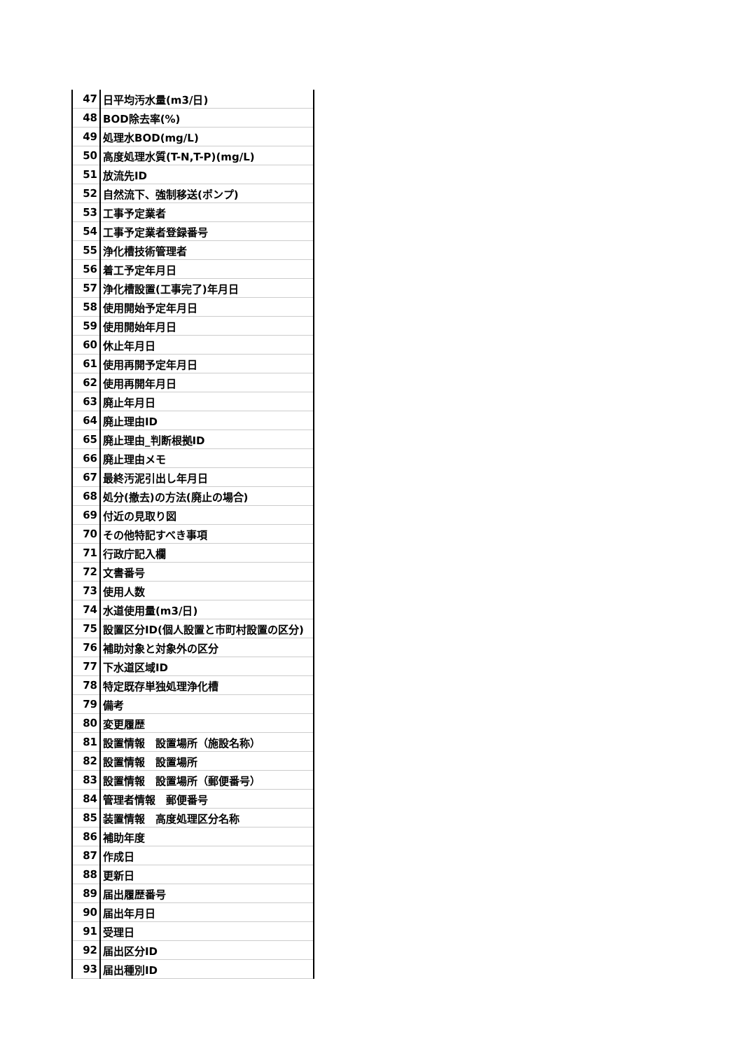| 47 | 日平均汚水量(m3/日) |
| 48 | BOD除去率(%) |
| 49 | 処理水BOD(mg/L) |
| 50 | 高度処理水質(T-N,T-P)(mg/L) |
| 51 | 放流先ID |
| 52 | 自然流下、強制移送(ポンプ) |
| 53 | 工事予定業者 |
| 54 | 工事予定業者登録番号 |
| 55 | 浄化槽技術管理者 |
| 56 | 着工予定年月日 |
| 57 | 浄化槽設置(工事完了)年月日 |
| 58 | 使用開始予定年月日 |
| 59 | 使用開始年月日 |
| 60 | 休止年月日 |
| 61 | 使用再開予定年月日 |
| 62 | 使用再開年月日 |
| 63 | 廃止年月日 |
| 64 | 廃止理由ID |
| 65 | 廃止理由_判断根拠ID |
| 66 | 廃止理由メモ |
| 67 | 最終汚泥引出し年月日 |
| 68 | 処分(撤去)の方法(廃止の場合) |
| 69 | 付近の見取り図 |
| 70 | その他特記すべき事項 |
| 71 | 行政庁記入欄 |
| 72 | 文書番号 |
| 73 | 使用人数 |
| 74 | 水道使用量(m3/日) |
| 75 | 設置区分ID(個人設置と市町村設置の区分) |
| 76 | 補助対象と対象外の区分 |
| 77 | 下水道区域ID |
| 78 | 特定既存単独処理浄化槽 |
| 79 | 備考 |
| 80 | 変更履歴 |
| 81 | 設置情報 設置場所（施設名称） |
| 82 | 設置情報 設置場所 |
| 83 | 設置情報 設置場所（郵便番号） |
| 84 | 管理者情報 郵便番号 |
| 85 | 装置情報 高度処理区分名称 |
| 86 | 補助年度 |
| 87 | 作成日 |
| 88 | 更新日 |
| 89 | 届出履歴番号 |
| 90 | 届出年月日 |
| 91 | 受理日 |
| 92 | 届出区分ID |
| 93 | 届出種別ID |